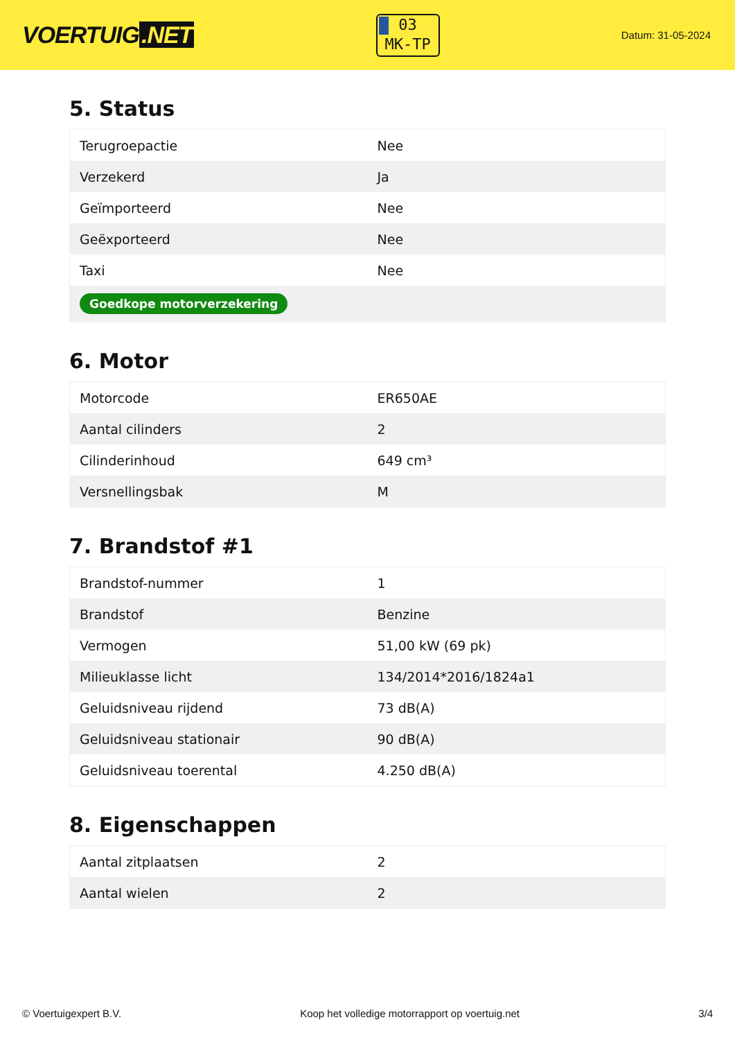VOERTUIG.NET
03
MK-TP
Datum: 31-05-2024
5. Status
| Terugroepactie | Nee |
| Verzekerd | Ja |
| Geïmporteerd | Nee |
| Geëxporteerd | Nee |
| Taxi | Nee |
| Goedkope motorverzekering | |
6. Motor
| Motorcode | ER650AE |
| Aantal cilinders | 2 |
| Cilinderinhoud | 649 cm³ |
| Versnellingsbak | M |
7. Brandstof #1
| Brandstof-nummer | 1 |
| Brandstof | Benzine |
| Vermogen | 51,00 kW (69 pk) |
| Milieuklasse licht | 134/2014*2016/1824a1 |
| Geluidsniveau rijdend | 73 dB(A) |
| Geluidsniveau stationair | 90 dB(A) |
| Geluidsniveau toerental | 4.250 dB(A) |
8. Eigenschappen
| Aantal zitplaatsen | 2 |
| Aantal wielen | 2 |
© Voertuigexpert B.V. Koop het volledige motorrapport op voertuig.net 3/4